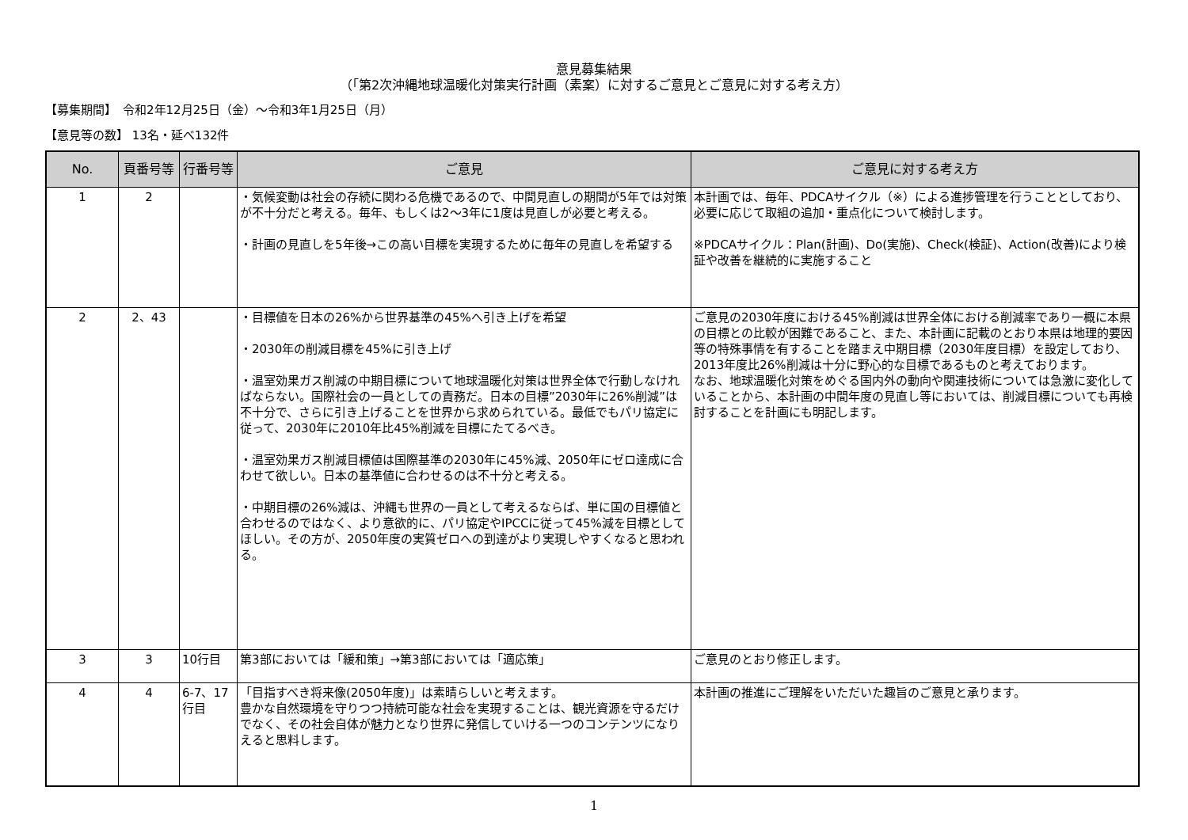意見募集結果
（「第2次沖縄地球温暖化対策実行計画（素案）に対するご意見とご意見に対する考え方）
【募集期間】　令和2年12月25日（金）～令和3年1月25日（月）
【意見等の数】 13名・延べ132件
| No. | 頁番号等 | 行番号等 | ご意見 | ご意見に対する考え方 |
| --- | --- | --- | --- | --- |
| 1 | 2 | | ・気候変動は社会の存続に関わる危機であるので、中間見直しの期間が5年では対策が不十分だと考える。毎年、もしくは2～3年に1度は見直しが必要と考える。 ・計画の見直しを5年後→この高い目標を実現するために毎年の見直しを希望する | 本計画では、毎年、PDCAサイクル（※）による進捗管理を行うこととしており、必要に応じて取組の追加・重点化について検討します。 ※PDCAサイクル：Plan(計画)、Do(実施)、Check(検証)、Action(改善)により検証や改善を継続的に実施すること |
| 2 | 2、43 | | ・目標値を日本の26%から世界基準の45%へ引き上げを希望 ・2030年の削減目標を45%に引き上げ ・温室効果ガス削減の中期目標について地球温暖化対策は世界全体で行動しなければならない。国際社会の一員としての責務だ。日本の目標”2030年に26%削減”は不十分で、さらに引き上げることを世界から求められている。最低でもパリ協定に従って、2030年に2010年比45%削減を目標にたてるべき。 ・温室効果ガス削減目標値は国際基準の2030年に45%減、2050年にゼロ達成に合わせて欲しい。日本の基準値に合わせるのは不十分と考える。 ・中期目標の26%減は、沖縄も世界の一員として考えるならば、単に国の目標値と合わせるのではなく、より意欲的に、パリ協定やIPCCに従って45%減を目標としてほしい。その方が、2050年度の実質ゼロへの到達がより実現しやすくなると思われる。 | ご意見の2030年度における45%削減は世界全体における削減率であり一概に本県の目標との比較が困難であること、また、本計画に記載のとおり本県は地理的要因等の特殊事情を有することを踏まえ中期目標（2030年度目標）を設定しており、2013年度比26%削減は十分に野心的な目標であるものと考えております。 なお、地球温暖化対策をめぐる国内外の動向や関連技術については急激に変化していることから、本計画の中間年度の見直し等においては、削減目標についても再検討することを計画にも明記します。 |
| 3 | 3 | 10行目 | 第3部においては「緩和策」→第3部においては「適応策」 | ご意見のとおり修正します。 |
| 4 | 4 | 6-7、17行目 | 「目指すべき将来像(2050年度)」は素晴らしいと考えます。 豊かな自然環境を守りつつ持続可能な社会を実現することは、観光資源を守るだけでなく、その社会自体が魅力となり世界に発信していける一つのコンテンツになりえると思料します。 | 本計画の推進にご理解をいただいた趣旨のご意見と承ります。 |
1